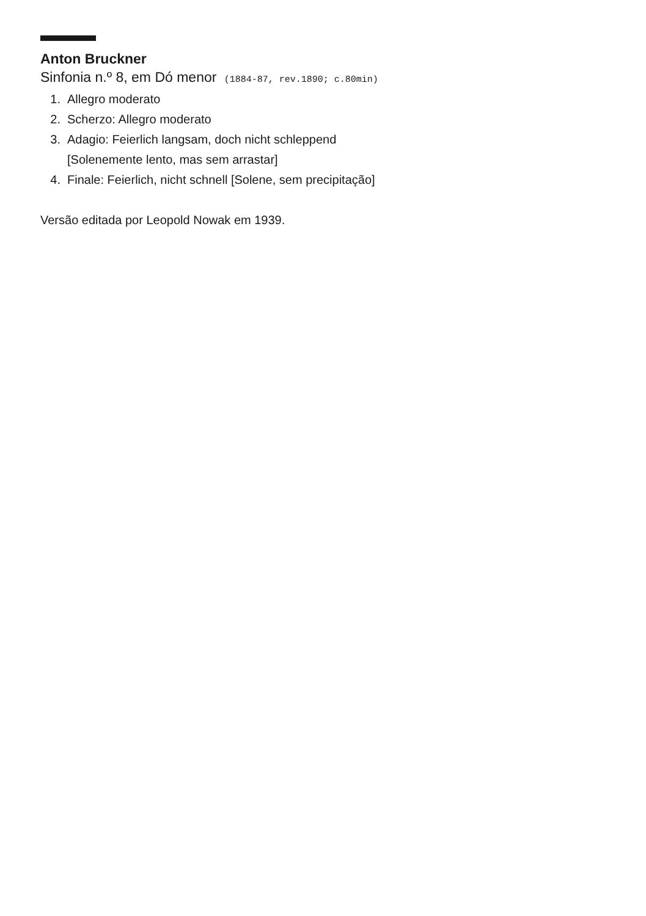Anton Bruckner
Sinfonia n.º 8, em Dó menor (1884-87, rev.1890; c.80min)
1. Allegro moderato
2. Scherzo: Allegro moderato
3. Adagio: Feierlich langsam, doch nicht schleppend
[Solenemente lento, mas sem arrastar]
4. Finale: Feierlich, nicht schnell [Solene, sem precipitação]
Versão editada por Leopold Nowak em 1939.